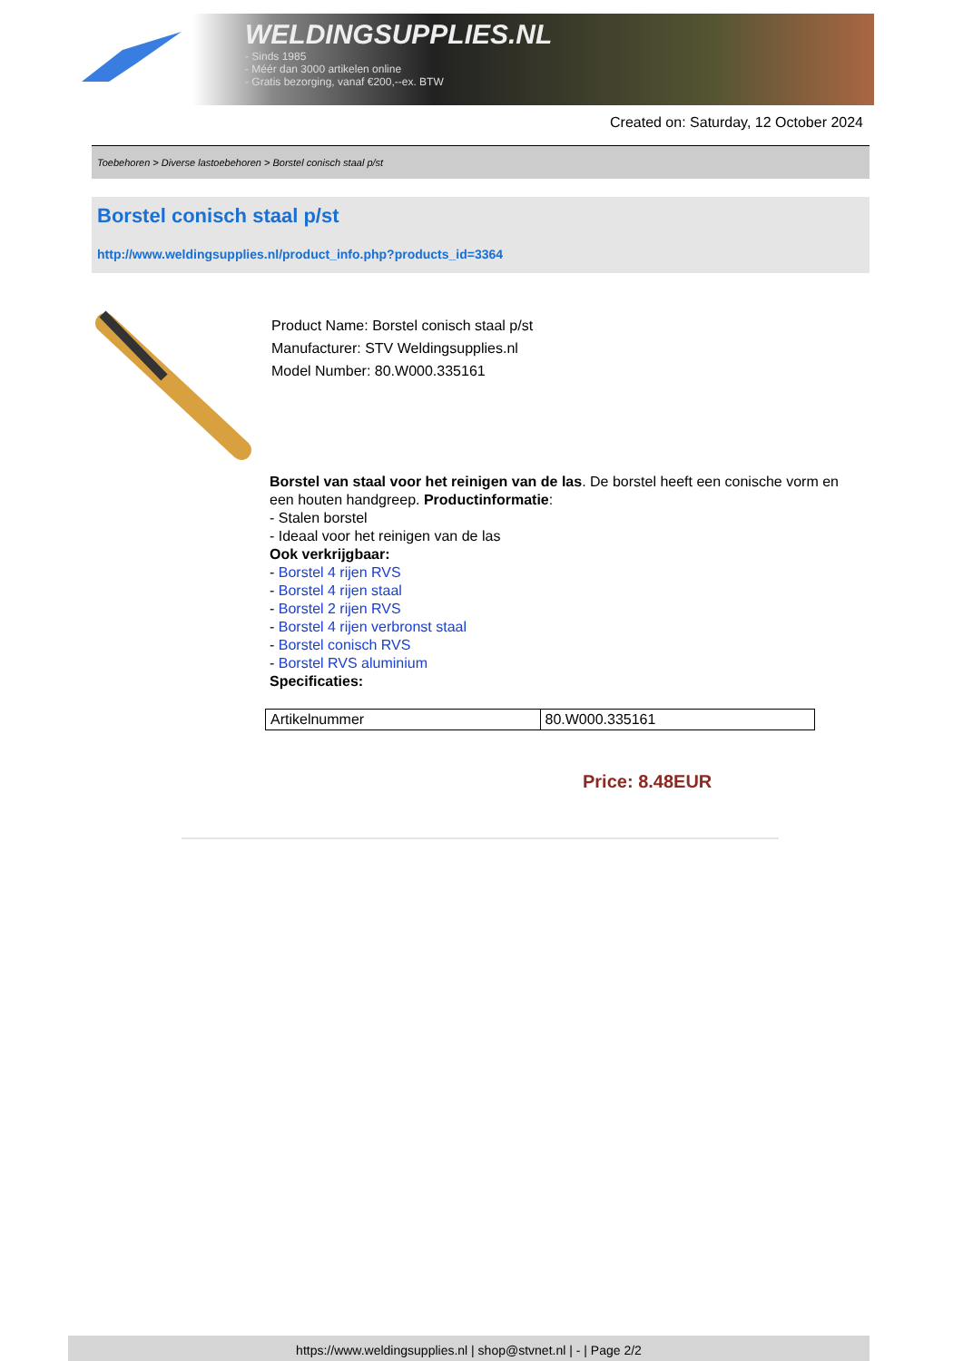WELDINGSUPPLIES.NL
- Sinds 1985
- Méér dan 3000 artikelen online
- Gratis bezorging, vanaf €200,--ex. BTW
Created on: Saturday, 12 October 2024
Toebehoren > Diverse lastoebehoren > Borstel conisch staal p/st
Borstel conisch staal p/st
http://www.weldingsupplies.nl/product_info.php?products_id=3364
Product Name: Borstel conisch staal p/st
Manufacturer: STV Weldingsupplies.nl
Model Number: 80.W000.335161
Borstel van staal voor het reinigen van de las. De borstel heeft een conische vorm en een houten handgreep. Productinformatie:
- Stalen borstel
- Ideaal voor het reinigen van de las
Ook verkrijgbaar:
- Borstel 4 rijen RVS
- Borstel 4 rijen staal
- Borstel 2 rijen RVS
- Borstel 4 rijen verbronst staal
- Borstel conisch RVS
- Borstel RVS aluminium
Specificaties:
| Artikelnummer | 80.W000.335161 |
Price: 8.48EUR
https://www.weldingsupplies.nl | shop@stvnet.nl | - | Page 2/2